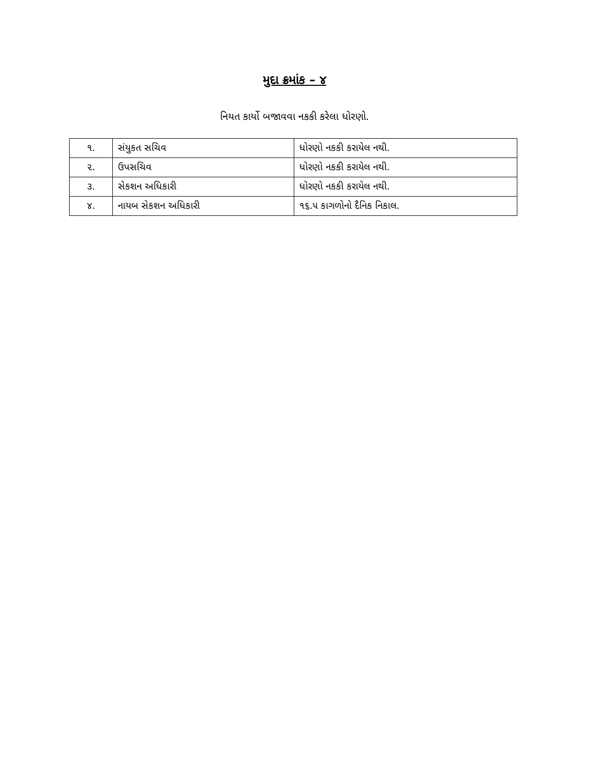મુદા ક્રમાંક – ૪
નિયત કાર્યો બજાવવા નકકી કરેલા ધોરણો.
| ૧. | સંયુકત સચિવ | ધોરણો નકકી કરાયેલ નથી. |
| ૨. | ઉપસચિવ | ધોરણો નકકી કરાયેલ નથી. |
| ૩. | સેકશન અધિકારી | ધોરણો નકકી કરાયેલ નથી. |
| ૪. | નાયબ સેકશન અધિકારી | ૧૬.૫ કાગળોનો દૈનિક નિકાલ. |